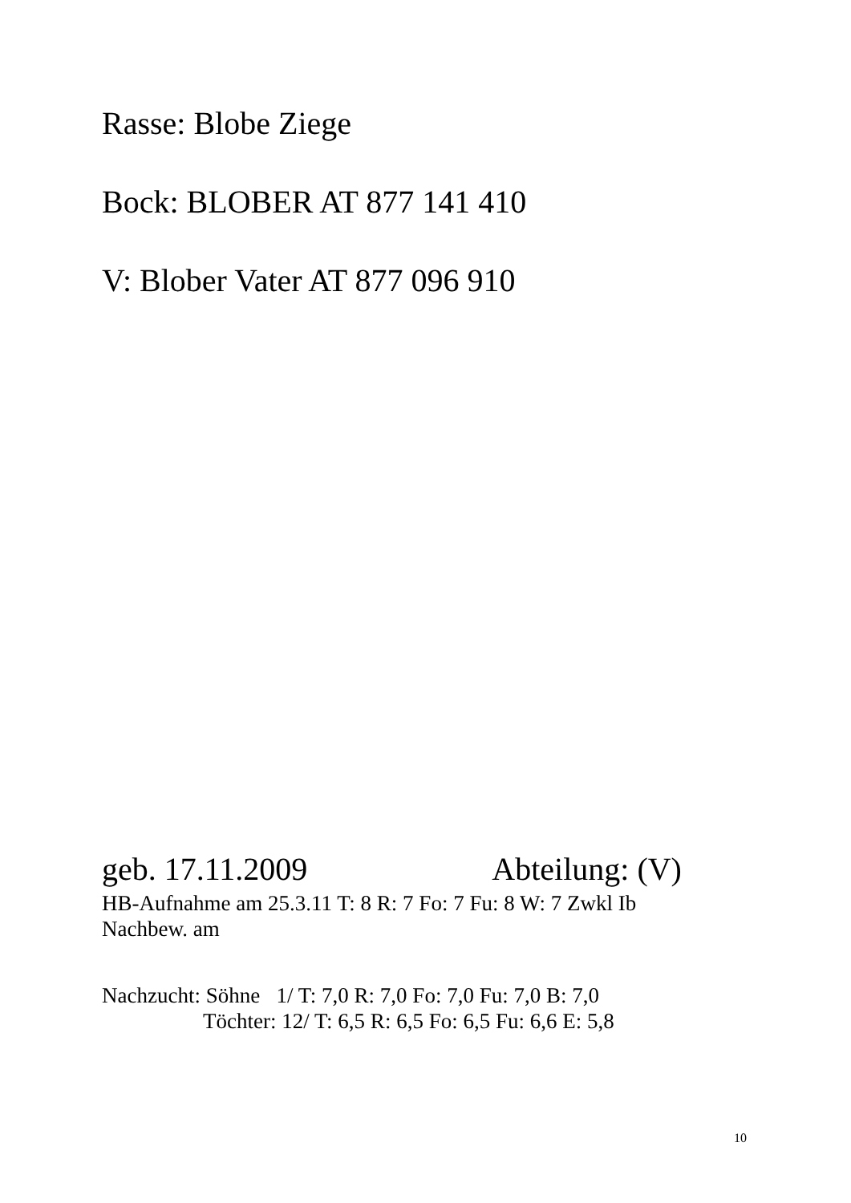Rasse: Blobe Ziege
Bock: BLOBER AT 877 141 410
V: Blober Vater AT 877 096 910
geb. 17.11.2009 Abteilung: (V)
HB-Aufnahme am 25.3.11 T: 8 R: 7 Fo: 7 Fu: 8 W: 7 Zwkl Ib
Nachbew. am
Nachzucht: Söhne 1/ T: 7,0 R: 7,0 Fo: 7,0 Fu: 7,0 B: 7,0
Töchter: 12/ T: 6,5 R: 6,5 Fo: 6,5 Fu: 6,6 E: 5,8
10